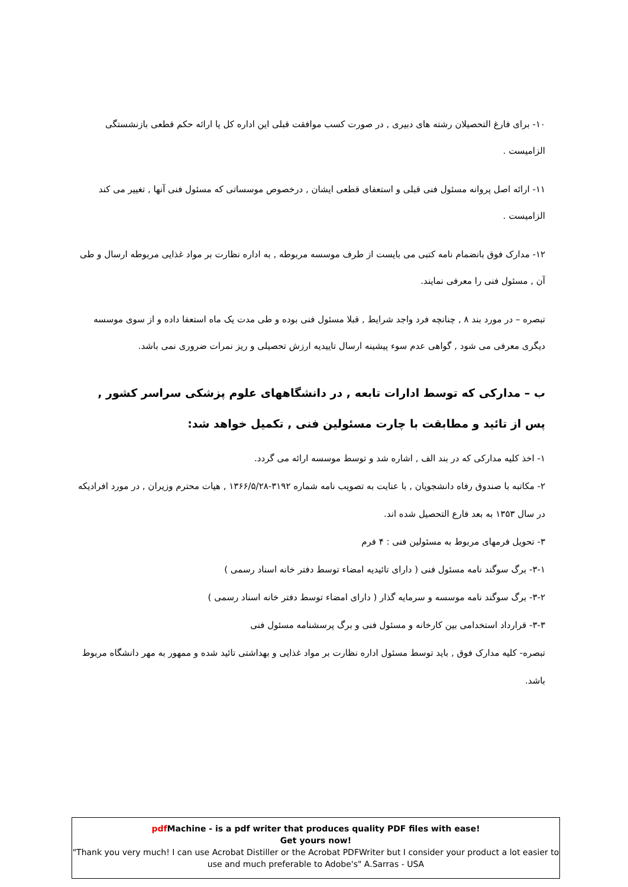۱۰- برای فارغ التحصیلان رشته های دبیری , در صورت کسب موافقت قبلی این اداره کل یا ارائه حکم قطعی بازنشستگی الزامیست .
۱۱- ارائه اصل پروانه مسئول فنی قبلی و استعفای قطعی ایشان , درخصوص موسساتی که مسئول فنی آنها , تغییر می کند الزامیست .
۱۲- مدارک فوق بانضمام نامه کتبی می بایست از طرف موسسه مربوطه , به اداره نظارت بر مواد غذایی مربوطه ارسال و طی آن , مسئول فنی را معرفی نمایند.
تبصره – در مورد بند ۸ , چنانچه فرد واجد شرایط , قبلا مسئول فنی بوده و طی مدت یک ماه استعفا داده و از سوی موسسه دیگری معرفی می شود , گواهی عدم سوء پیشینه ارسال تاییدیه ارزش تحصیلی و ریز نمرات ضروری نمی باشد.
ب – مدارکی که توسط ادارات تابعه , در دانشگاههای علوم پزشکی سراسر کشور , پس از تائید و مطابقت با چارت مسئولین فنی , تکمیل خواهد شد:
۱- اخذ کلیه مدارکی که در بند الف , اشاره شد و توسط موسسه ارائه می گردد.
۲- مکاتبه با صندوق رفاه دانشجویان , با عنایت به تصویب نامه شماره ۳۱۹۲-۱۳۶۶/۵/۲۸ , هیات محترم وزیران , در مورد افرادیکه در سال ۱۳۵۳ به بعد فارع التحصیل شده اند.
۳- تحویل فرمهای مربوط به مسئولین فنی : ۴ فرم
۳-۱- برگ سوگند نامه مسئول فنی ( دارای تائیدیه امضاء توسط دفتر خانه اسناد رسمی )
۳-۲- برگ سوگند نامه موسسه و سرمایه گذار ( دارای امضاء توسط دفتر خانه اسناد رسمی )
۳-۳- قرارداد استخدامی بین کارخانه و مسئول فنی و برگ پرسشنامه مسئول فنی
تبصره- کلیه مدارک فوق , باید توسط مسئول اداره نظارت بر مواد غذایی و بهداشتی تائید شده و ممهور به مهر دانشگاه مربوط باشد.
pdf Machine - is a pdf writer that produces quality PDF files with ease!
Get yours now!
"Thank you very much! I can use Acrobat Distiller or the Acrobat PDFWriter but I consider your product a lot easier to use and much preferable to Adobe's" A.Sarras - USA